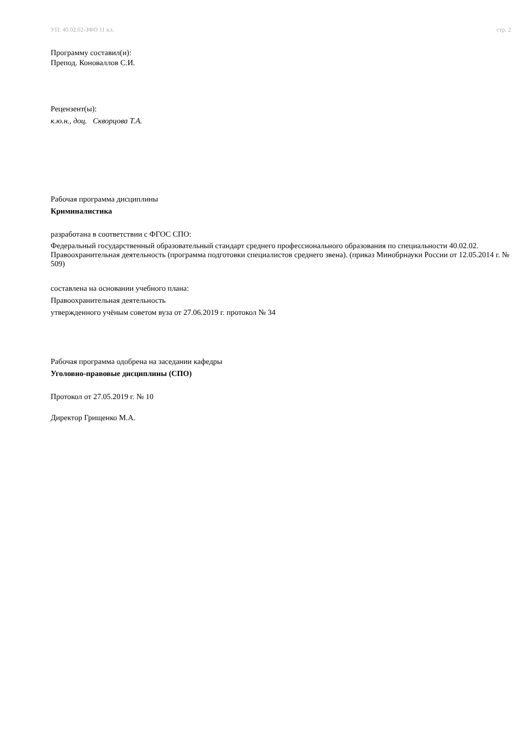УП: 40.02.02-ЗФО 11 кл. стр. 2
Программу составил(и):
Препод. Коноваллов С.И.
Рецензент(ы):
к.ю.н., доц. Скворцова Т.А.
Рабочая программа дисциплины
Криминалистика
разработана в соответствии с ФГОС СПО:
Федеральный государственный образовательный стандарт среднего профессионального образования по специальности 40.02.02. Правоохранительная деятельность (программа подготовки специалистов среднего звена). (приказ Минобрнауки России от 12.05.2014 г. № 509)
составлена на основании учебного плана:
Правоохранительная деятельность
утвержденного учёным советом вуза от 27.06.2019 г. протокол № 34
Рабочая программа одобрена на заседании кафедры
Уголовно-правовые дисциплины (СПО)
Протокол от 27.05.2019 г. № 10
Директор Грищенко М.А.